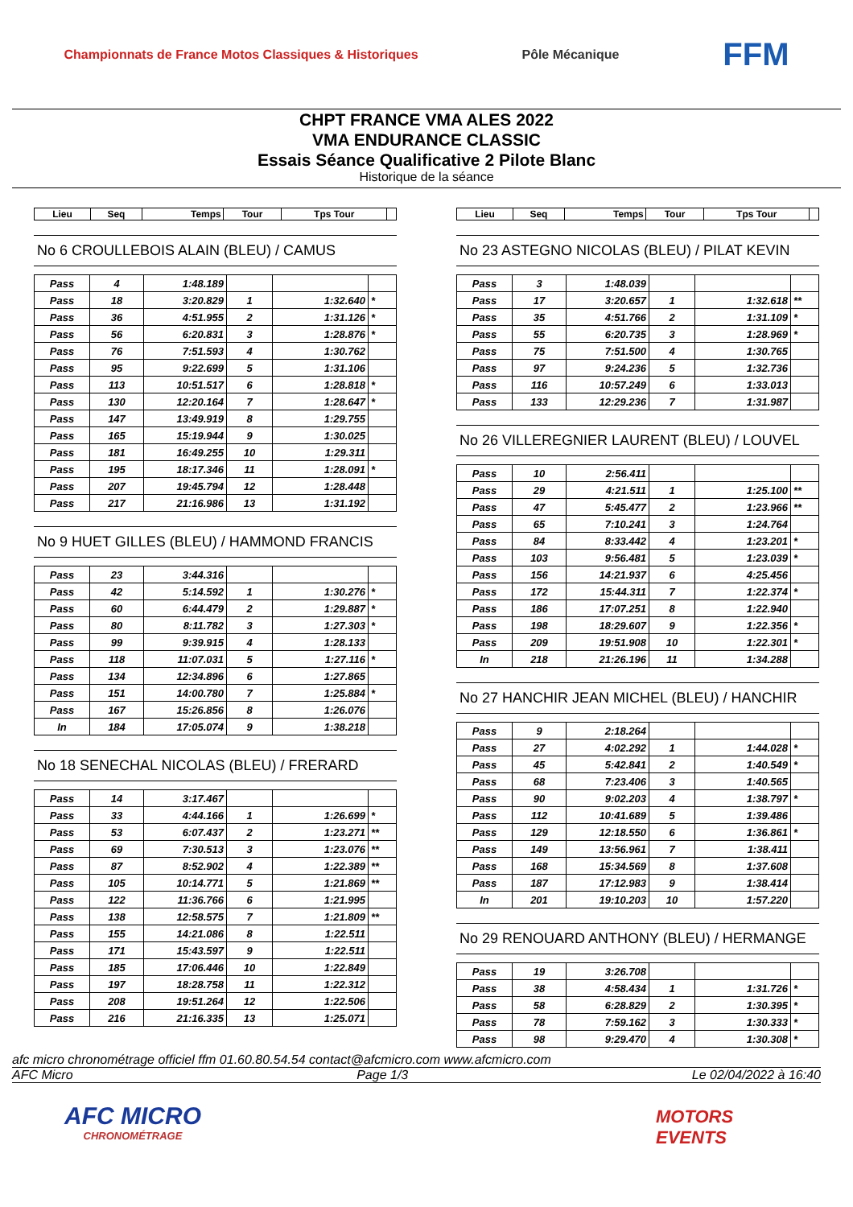Championnats de France Motos Classiques & Historiques
Pôle Mécanique
FFM
CHPT FRANCE VMA ALES 2022
VMA ENDURANCE CLASSIC
Essais Séance Qualificative 2 Pilote Blanc
Historique de la séance
| Lieu | Seq | Temps | Tour | Tps Tour | |
No 6 CROULLEBOIS ALAIN (BLEU) / CAMUS
| Pass | 4 | 1:48.189 | | | |
| Pass | 18 | 3:20.829 | 1 | 1:32.640 | * |
| Pass | 36 | 4:51.955 | 2 | 1:31.126 | * |
| Pass | 56 | 6:20.831 | 3 | 1:28.876 | * |
| Pass | 76 | 7:51.593 | 4 | 1:30.762 | |
| Pass | 95 | 9:22.699 | 5 | 1:31.106 | |
| Pass | 113 | 10:51.517 | 6 | 1:28.818 | * |
| Pass | 130 | 12:20.164 | 7 | 1:28.647 | * |
| Pass | 147 | 13:49.919 | 8 | 1:29.755 | |
| Pass | 165 | 15:19.944 | 9 | 1:30.025 | |
| Pass | 181 | 16:49.255 | 10 | 1:29.311 | |
| Pass | 195 | 18:17.346 | 11 | 1:28.091 | * |
| Pass | 207 | 19:45.794 | 12 | 1:28.448 | |
| Pass | 217 | 21:16.986 | 13 | 1:31.192 | |
No 9 HUET GILLES (BLEU) / HAMMOND FRANCIS
| Pass | 23 | 3:44.316 | | | |
| Pass | 42 | 5:14.592 | 1 | 1:30.276 | * |
| Pass | 60 | 6:44.479 | 2 | 1:29.887 | * |
| Pass | 80 | 8:11.782 | 3 | 1:27.303 | * |
| Pass | 99 | 9:39.915 | 4 | 1:28.133 | |
| Pass | 118 | 11:07.031 | 5 | 1:27.116 | * |
| Pass | 134 | 12:34.896 | 6 | 1:27.865 | |
| Pass | 151 | 14:00.780 | 7 | 1:25.884 | * |
| Pass | 167 | 15:26.856 | 8 | 1:26.076 | |
| In | 184 | 17:05.074 | 9 | 1:38.218 | |
No 18 SENECHAL NICOLAS (BLEU) / FRERARD
| Pass | 14 | 3:17.467 | | | |
| Pass | 33 | 4:44.166 | 1 | 1:26.699 | * |
| Pass | 53 | 6:07.437 | 2 | 1:23.271 | ** |
| Pass | 69 | 7:30.513 | 3 | 1:23.076 | ** |
| Pass | 87 | 8:52.902 | 4 | 1:22.389 | ** |
| Pass | 105 | 10:14.771 | 5 | 1:21.869 | ** |
| Pass | 122 | 11:36.766 | 6 | 1:21.995 | |
| Pass | 138 | 12:58.575 | 7 | 1:21.809 | ** |
| Pass | 155 | 14:21.086 | 8 | 1:22.511 | |
| Pass | 171 | 15:43.597 | 9 | 1:22.511 | |
| Pass | 185 | 17:06.446 | 10 | 1:22.849 | |
| Pass | 197 | 18:28.758 | 11 | 1:22.312 | |
| Pass | 208 | 19:51.264 | 12 | 1:22.506 | |
| Pass | 216 | 21:16.335 | 13 | 1:25.071 | |
| Lieu | Seq | Temps | Tour | Tps Tour | |
No 23 ASTEGNO NICOLAS (BLEU) / PILAT KEVIN
| Pass | 3 | 1:48.039 | | | |
| Pass | 17 | 3:20.657 | 1 | 1:32.618 | ** |
| Pass | 35 | 4:51.766 | 2 | 1:31.109 | * |
| Pass | 55 | 6:20.735 | 3 | 1:28.969 | * |
| Pass | 75 | 7:51.500 | 4 | 1:30.765 | |
| Pass | 97 | 9:24.236 | 5 | 1:32.736 | |
| Pass | 116 | 10:57.249 | 6 | 1:33.013 | |
| Pass | 133 | 12:29.236 | 7 | 1:31.987 | |
No 26 VILLEREGNIER LAURENT (BLEU) / LOUVEL
| Pass | 10 | 2:56.411 | | | |
| Pass | 29 | 4:21.511 | 1 | 1:25.100 | ** |
| Pass | 47 | 5:45.477 | 2 | 1:23.966 | ** |
| Pass | 65 | 7:10.241 | 3 | 1:24.764 | |
| Pass | 84 | 8:33.442 | 4 | 1:23.201 | * |
| Pass | 103 | 9:56.481 | 5 | 1:23.039 | * |
| Pass | 156 | 14:21.937 | 6 | 4:25.456 | |
| Pass | 172 | 15:44.311 | 7 | 1:22.374 | * |
| Pass | 186 | 17:07.251 | 8 | 1:22.940 | |
| Pass | 198 | 18:29.607 | 9 | 1:22.356 | * |
| Pass | 209 | 19:51.908 | 10 | 1:22.301 | * |
| In | 218 | 21:26.196 | 11 | 1:34.288 | |
No 27 HANCHIR JEAN MICHEL (BLEU) / HANCHIR
| Pass | 9 | 2:18.264 | | | |
| Pass | 27 | 4:02.292 | 1 | 1:44.028 | * |
| Pass | 45 | 5:42.841 | 2 | 1:40.549 | * |
| Pass | 68 | 7:23.406 | 3 | 1:40.565 | |
| Pass | 90 | 9:02.203 | 4 | 1:38.797 | * |
| Pass | 112 | 10:41.689 | 5 | 1:39.486 | |
| Pass | 129 | 12:18.550 | 6 | 1:36.861 | * |
| Pass | 149 | 13:56.961 | 7 | 1:38.411 | |
| Pass | 168 | 15:34.569 | 8 | 1:37.608 | |
| Pass | 187 | 17:12.983 | 9 | 1:38.414 | |
| In | 201 | 19:10.203 | 10 | 1:57.220 | |
No 29 RENOUARD ANTHONY (BLEU) / HERMANGE
| Pass | 19 | 3:26.708 | | | |
| Pass | 38 | 4:58.434 | 1 | 1:31.726 | * |
| Pass | 58 | 6:28.829 | 2 | 1:30.395 | * |
| Pass | 78 | 7:59.162 | 3 | 1:30.333 | * |
| Pass | 98 | 9:29.470 | 4 | 1:30.308 | * |
afc micro chronométrage officiel ffm 01.60.80.54.54 contact@afcmicro.com www.afcmicro.com
AFC Micro Page 1/3 Le 02/04/2022 à 16:40
AFC MICRO
CHRONOMÉTRAGE
MOTORS
EVENTS